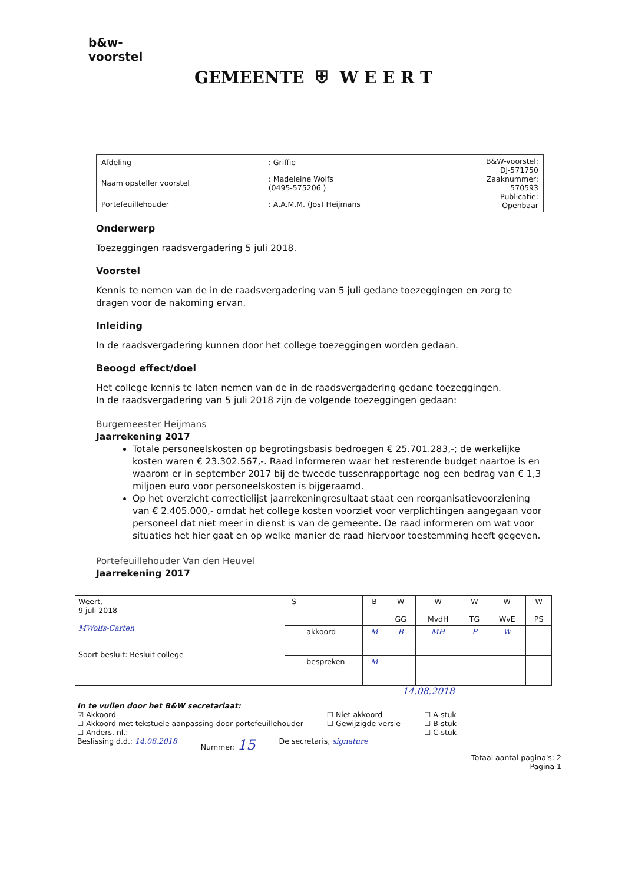b&w-
voorstel
GEMEENTE ⛨ W E E R T
| Afdeling | : Griffie | B&W-voorstel: DJ-571750 Zaaknummer: 570593 Publicatie: Openbaar |
| Naam opsteller voorstel | : Madeleine Wolfs (0495-575206 ) | |
| Portefeuillehouder | : A.A.M.M. (Jos) Heijmans | |
Onderwerp
Toezeggingen raadsvergadering 5 juli 2018.
Voorstel
Kennis te nemen van de in de raadsvergadering van 5 juli gedane toezeggingen en zorg te dragen voor de nakoming ervan.
Inleiding
In de raadsvergadering kunnen door het college toezeggingen worden gedaan.
Beoogd effect/doel
Het college kennis te laten nemen van de in de raadsvergadering gedane toezeggingen.
In de raadsvergadering van 5 juli 2018 zijn de volgende toezeggingen gedaan:
Burgemeester Heijmans
Jaarrekening 2017
Totale personeelskosten op begrotingsbasis bedroegen € 25.701.283,-; de werkelijke kosten waren € 23.302.567,-. Raad informeren waar het resterende budget naartoe is en waarom er in september 2017 bij de tweede tussenrapportage nog een bedrag van € 1,3 miljoen euro voor personeelskosten is bijgeraamd.
Op het overzicht correctielijst jaarrekeningresultaat staat een reorganisatievoorziening van € 2.405.000,- omdat het college kosten voorziet voor verplichtingen aangegaan voor personeel dat niet meer in dienst is van de gemeente. De raad informeren om wat voor situaties het hier gaat en op welke manier de raad hiervoor toestemming heeft gegeven.
Portefeuillehouder Van den Heuvel
Jaarrekening 2017
| Weert, 9 juli 2018 MWolfs-Carten Soort besluit: Besluit college | S | | B | W GG | W MvdH | W TG | W WvE | W PS |
| | | akkoord | M | B | MH | P | W | |
| | | bespreken | M | | | | | |
14.08.2018
In te vullen door het B&W secretariaat:
☑ Akkoord
☐ Akkoord met tekstuele aanpassing door portefeuillehouder
☐ Anders, nl.:
☐ Niet akkoord
☐ Gewijzigde versie
☐ A-stuk
☐ B-stuk
☐ C-stuk
Beslissing d.d.: 14.08.2018 Nummer: 15
De secretaris, signature
Totaal aantal pagina's: 2
Pagina 1